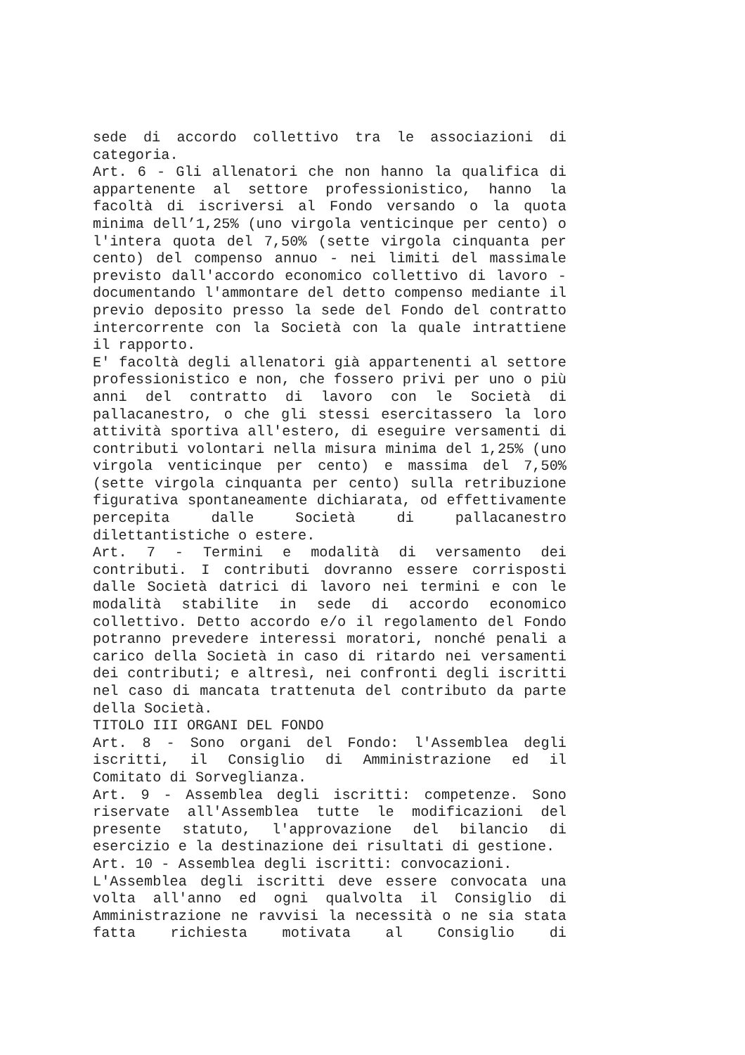sede di accordo collettivo tra le associazioni di categoria.
Art. 6 - Gli allenatori che non hanno la qualifica di appartenente al settore professionistico, hanno la facoltà di iscriversi al Fondo versando o la quota minima dell’1,25% (uno virgola venticinque per cento) o l'intera quota del 7,50% (sette virgola cinquanta per cento) del compenso annuo - nei limiti del massimale previsto dall'accordo economico collettivo di lavoro - documentando l'ammontare del detto compenso mediante il previo deposito presso la sede del Fondo del contratto intercorrente con la Società con la quale intrattiene il rapporto.
E' facoltà degli allenatori già appartenenti al settore professionistico e non, che fossero privi per uno o più anni del contratto di lavoro con le Società di pallacanestro, o che gli stessi esercitassero la loro attività sportiva all'estero, di eseguire versamenti di contributi volontari nella misura minima del 1,25% (uno virgola venticinque per cento) e massima del 7,50% (sette virgola cinquanta per cento) sulla retribuzione figurativa spontaneamente dichiarata, od effettivamente percepita dalle Società di pallacanestro dilettantistiche o estere.
Art. 7 - Termini e modalità di versamento dei contributi. I contributi dovranno essere corrisposti dalle Società datrici di lavoro nei termini e con le modalità stabilite in sede di accordo economico collettivo. Detto accordo e/o il regolamento del Fondo potranno prevedere interessi moratori, nonché penali a carico della Società in caso di ritardo nei versamenti dei contributi; e altresì, nei confronti degli iscritti nel caso di mancata trattenuta del contributo da parte della Società.
TITOLO III ORGANI DEL FONDO
Art. 8 - Sono organi del Fondo: l'Assemblea degli iscritti, il Consiglio di Amministrazione ed il Comitato di Sorveglianza.
Art. 9 - Assemblea degli iscritti: competenze. Sono riservate all'Assemblea tutte le modificazioni del presente statuto, l'approvazione del bilancio di esercizio e la destinazione dei risultati di gestione.
Art. 10 - Assemblea degli iscritti: convocazioni.
L'Assemblea degli iscritti deve essere convocata una volta all'anno ed ogni qualvolta il Consiglio di Amministrazione ne ravvisi la necessità o ne sia stata fatta richiesta motivata al Consiglio di